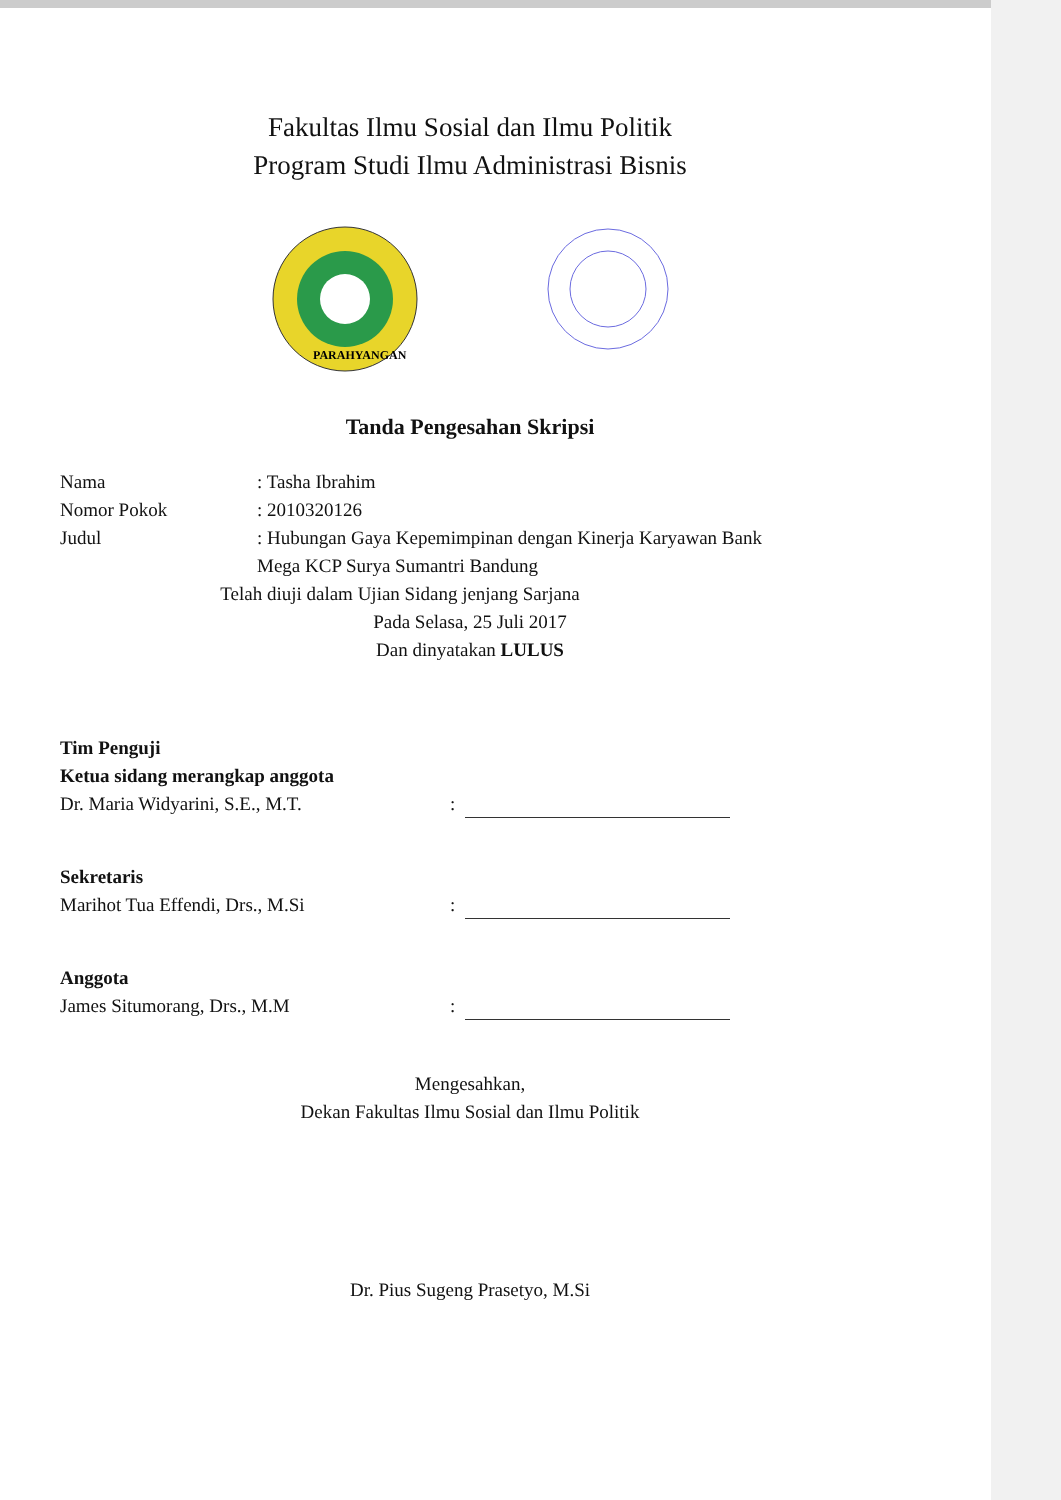Fakultas Ilmu Sosial dan Ilmu Politik
Program Studi Ilmu Administrasi Bisnis
PARAHYANGAN
Tanda Pengesahan Skripsi
Nama: Tasha Ibrahim
Nomor Pokok: 2010320126
Judul: Hubungan Gaya Kepemimpinan dengan Kinerja Karyawan Bank
Mega KCP Surya Sumantri Bandung
Telah diuji dalam Ujian Sidang jenjang Sarjana
Pada Selasa, 25 Juli 2017
Dan dinyatakan LULUS
Tim Penguji
Ketua sidang merangkap anggota
Dr. Maria Widyarini, S.E., M.T.
:
Sekretaris
Marihot Tua Effendi, Drs., M.Si
:
Anggota
James Situmorang, Drs., M.M
:
Mengesahkan,
Dekan Fakultas Ilmu Sosial dan Ilmu Politik
Dr. Pius Sugeng Prasetyo, M.Si